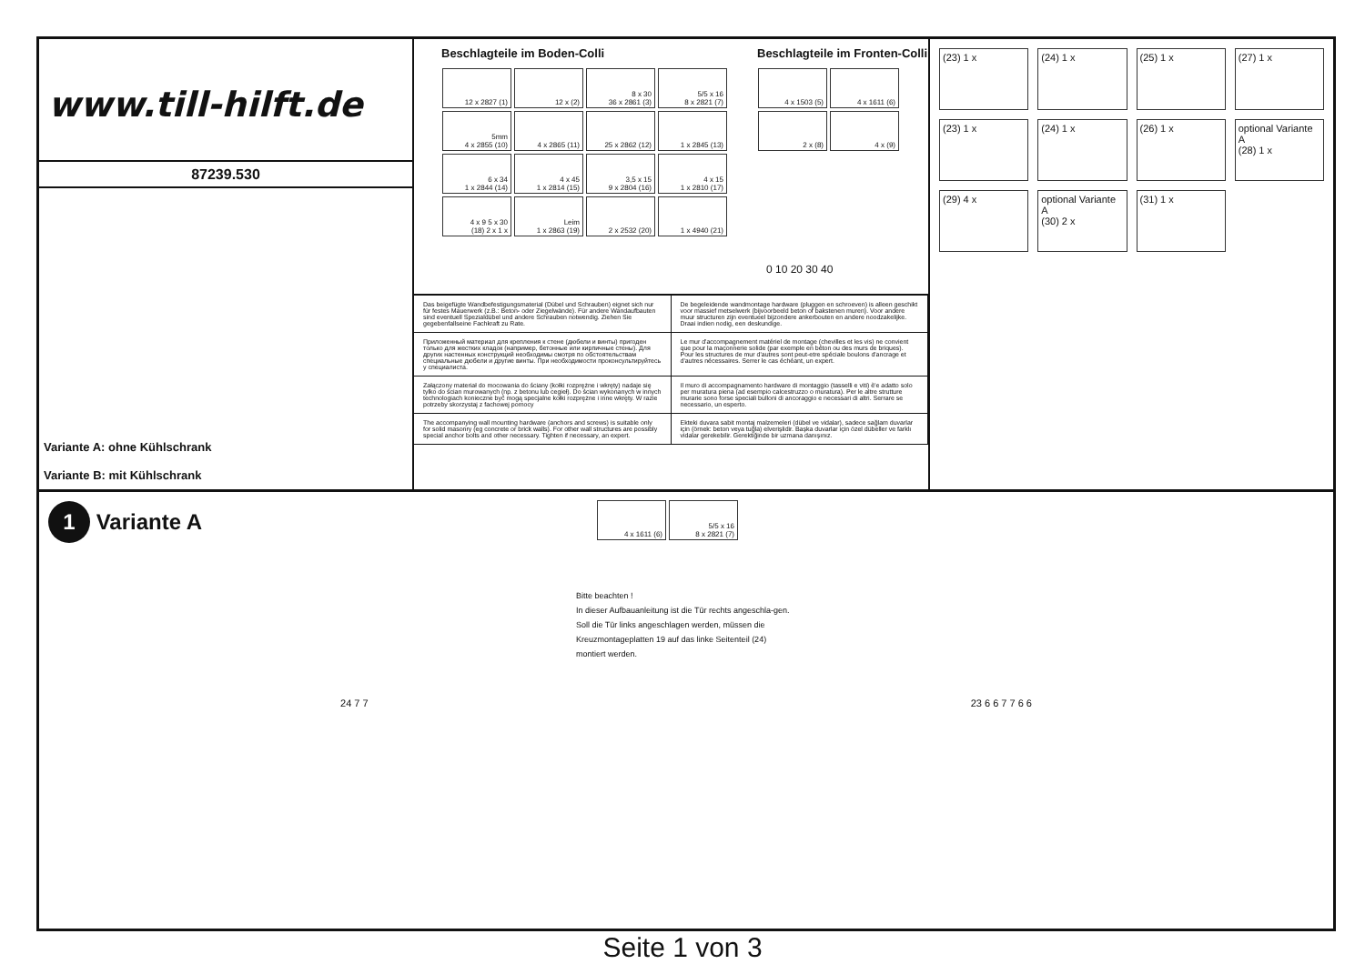www.till-hilft.de
87239.530
Variante A: ohne Kühlschrank
Variante B: mit Kühlschrank
Beschlagteile im Boden-Colli
| 12 x 2827 (1) | 12 x (2) | 8 x 30 36 x 2861 (3) | 5/5 x 16 8 x 2821 (7) |
| 5mm 4 x 2855 (10) | 4 x 2865 (11) | 25 x 2862 (12) | 1 x 2845 (13) |
| 6 x 34 1 x 2844 (14) | 4 x 45 1 x 2814 (15) | 3,5 x 15 9 x 2804 (16) | 4 x 15 1 x 2810 (17) |
| 4 x 9 5 x 30 (18) 2 x 1 x | Leim 1 x 2863 (19) | 2 x 2532 (20) | 1 x 4940 (21) |
Beschlagteile im Fronten-Colli
| 4 x 1503 (5) | 4 x 1611 (6) |
| 2 x (8) | 4 x (9) |
0 10 20 30 40
Das beigefügte Wandbefestigungsmaterial (Dübel und Schrauben) eignet sich nur für festes Mauerwerk (z.B.: Beton- oder Ziegelwände). Für andere Wandaufbauten sind eventuell Spezialdübel und andere Schrauben notwendig. Ziehen Sie gegebenfallseine Fachkraft zu Rate.
De begeleidende wandmontage hardware (pluggen en schroeven) is alleen geschikt voor massief metselwerk (bijvoorbeeld beton of bakstenen muren). Voor andere muur structuren zijn eventueel bijzondere ankerbouten en andere noodzakelijke. Draai indien nodig, een deskundige.
Приложенный материал для крепления к стене (дюбели и винты) пригоден только для жестких кладок (например, бетонные или кирпичные стены). Для других настенных конструкций необходимы смотря по обстоятельствам специальные дюбели и другие винты. При необходимости проконсультируйтесь у специалиста.
Le mur d'accompagnement matériel de montage (chevilles et les vis) ne convient que pour la maçonnerie solide (par exemple en béton ou des murs de briques). Pour les structures de mur d'autres sont peut-etre spéciale boulons d'ancrage et d'autres nécessaires. Serrer le cas échéant, un expert.
Załączony materiał do mocowania do ściany (kołki rozprężne i wkręty) nadaje się tylko do ścian murowanych (np. z betonu lub cegieł). Do ścian wykonanych w innych technologiach konieczne być mogą specjalne kołki rozprężne i inne wkręty. W razie potrzeby skorzystaj z fachowej pomocy
Il muro di accompagnamento hardware di montaggio (tasselli e viti) è'e adatto solo per muratura piena (ad esempio calcestruzzo o muratura). Per le altre strutture murarie sono forse speciali bulloni di ancoraggio e necessari di altri. Serrare se necessario, un esperto.
The accompanying wall mounting hardware (anchors and screws) is suitable only for solid masonry (eg concrete or brick walls). For other wall structures are possibly special anchor bolts and other necessary. Tighten if necessary, an expert.
Ekteki duvara sabit montaj malzemeleri (dübel ve vidalar), sadece sağlam duvarlar için (örnek: beton veya tuğla) elverişlidir. Başka duvarlar için özel dübeller ve farklı vidalar gerekebilir. Gerektiğinde bir uzmana danışınız.
(23) 1 x
(24) 1 x
(25) 1 x
(27) 1 x
(23) 1 x
(24) 1 x
(26) 1 x
optional Variante A
(28) 1 x
(29) 4 x
optional Variante A
(30) 2 x
(31) 1 x
1 Variante A
| 4 x 1611 (6) | 5/5 x 16 8 x 2821 (7) |
Bitte beachten !
In dieser Aufbauanleitung ist die Tür rechts angeschla-gen. Soll die Tür links angeschlagen werden, müssen die Kreuzmontageplatten 19 auf das linke Seitenteil (24) montiert werden.
24 7 7 23 6 6 7 7 6 6
Seite 1 von 3